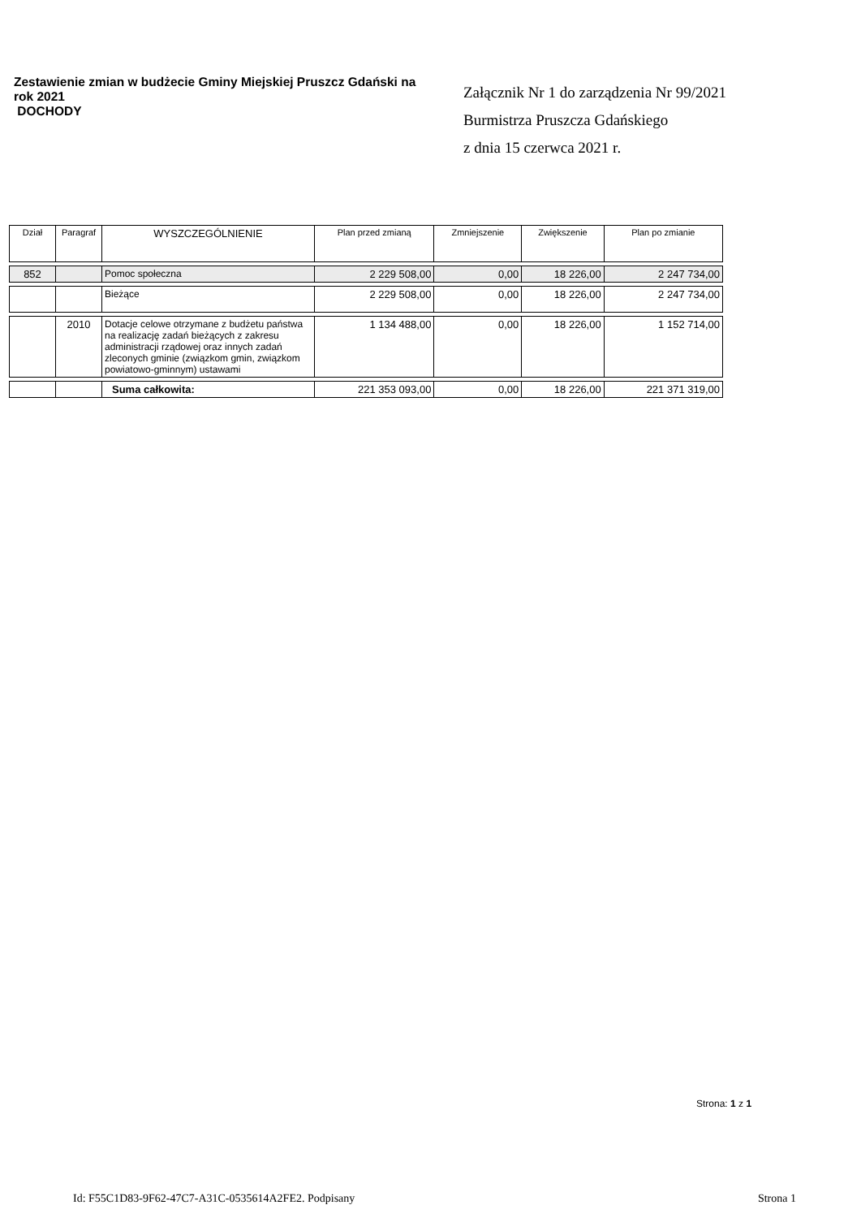Zestawienie zmian w budżecie Gminy Miejskiej Pruszcz Gdański na rok 2021
DOCHODY
Załącznik Nr 1 do zarządzenia Nr 99/2021
Burmistrza Pruszcza Gdańskiego
z dnia 15 czerwca 2021 r.
| Dział | Paragraf | WYSZCZEGÓLNIENIE | Plan przed zmianą | Zmniejszenie | Zwiększenie | Plan po zmianie |
| --- | --- | --- | --- | --- | --- | --- |
| 852 | | Pomoc społeczna | 2 229 508,00 | 0,00 | 18 226,00 | 2 247 734,00 |
| | | Bieżące | 2 229 508,00 | 0,00 | 18 226,00 | 2 247 734,00 |
| | 2010 | Dotacje celowe otrzymane z budżetu państwa na realizację zadań bieżących z zakresu administracji rządowej oraz innych zadań zleconych gminie (związkom gmin, związkom powiatowo-gminnym) ustawami | 1 134 488,00 | 0,00 | 18 226,00 | 1 152 714,00 |
| | | Suma całkowita: | 221 353 093,00 | 0,00 | 18 226,00 | 221 371 319,00 |
Strona: 1 z 1
Id: F55C1D83-9F62-47C7-A31C-0535614A2FE2. Podpisany Strona 1